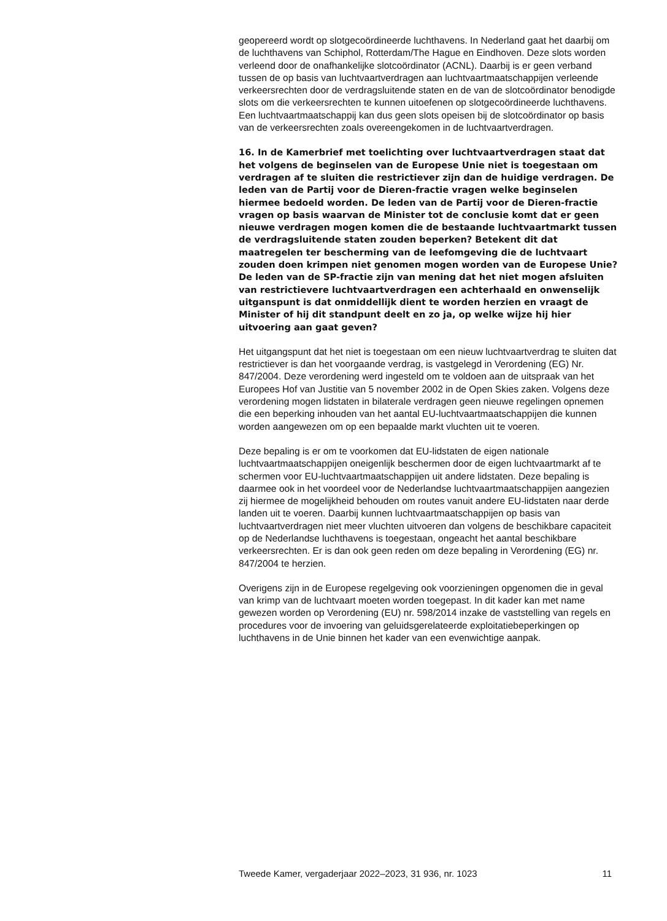geopereerd wordt op slotgecoördineerde luchthavens. In Nederland gaat het daarbij om de luchthavens van Schiphol, Rotterdam/The Hague en Eindhoven. Deze slots worden verleend door de onafhankelijke slotcoördinator (ACNL). Daarbij is er geen verband tussen de op basis van luchtvaartverdragen aan luchtvaartmaatschappijen verleende verkeersrechten door de verdragsluitende staten en de van de slotcoördinator benodigde slots om die verkeersrechten te kunnen uitoefenen op slotgecoördineerde luchthavens. Een luchtvaartmaatschappij kan dus geen slots opeisen bij de slotcoördinator op basis van de verkeersrechten zoals overeengekomen in de luchtvaartverdragen.
16. In de Kamerbrief met toelichting over luchtvaartverdragen staat dat het volgens de beginselen van de Europese Unie niet is toegestaan om verdragen af te sluiten die restrictiever zijn dan de huidige verdragen. De leden van de Partij voor de Dieren-fractie vragen welke beginselen hiermee bedoeld worden. De leden van de Partij voor de Dieren-fractie vragen op basis waarvan de Minister tot de conclusie komt dat er geen nieuwe verdragen mogen komen die de bestaande luchtvaartmarkt tussen de verdragsluitende staten zouden beperken? Betekent dit dat maatregelen ter bescherming van de leefomgeving die de luchtvaart zouden doen krimpen niet genomen mogen worden van de Europese Unie?
De leden van de SP-fractie zijn van mening dat het niet mogen afsluiten van restrictievere luchtvaartverdragen een achterhaald en onwenselijk uitganspunt is dat onmiddellijk dient te worden herzien en vraagt de Minister of hij dit standpunt deelt en zo ja, op welke wijze hij hier uitvoering aan gaat geven?
Het uitgangspunt dat het niet is toegestaan om een nieuw luchtvaartverdrag te sluiten dat restrictiever is dan het voorgaande verdrag, is vastgelegd in Verordening (EG) Nr. 847/2004. Deze verordening werd ingesteld om te voldoen aan de uitspraak van het Europees Hof van Justitie van 5 november 2002 in de Open Skies zaken. Volgens deze verordening mogen lidstaten in bilaterale verdragen geen nieuwe regelingen opnemen die een beperking inhouden van het aantal EU-luchtvaartmaatschappijen die kunnen worden aangewezen om op een bepaalde markt vluchten uit te voeren.
Deze bepaling is er om te voorkomen dat EU-lidstaten de eigen nationale luchtvaartmaatschappijen oneigenlijk beschermen door de eigen luchtvaartmarkt af te schermen voor EU-luchtvaartmaatschappijen uit andere lidstaten. Deze bepaling is daarmee ook in het voordeel voor de Nederlandse luchtvaartmaatschappijen aangezien zij hiermee de mogelijkheid behouden om routes vanuit andere EU-lidstaten naar derde landen uit te voeren. Daarbij kunnen luchtvaartmaatschappijen op basis van luchtvaartverdragen niet meer vluchten uitvoeren dan volgens de beschikbare capaciteit op de Nederlandse luchthavens is toegestaan, ongeacht het aantal beschikbare verkeersrechten. Er is dan ook geen reden om deze bepaling in Verordening (EG) nr. 847/2004 te herzien.
Overigens zijn in de Europese regelgeving ook voorzieningen opgenomen die in geval van krimp van de luchtvaart moeten worden toegepast. In dit kader kan met name gewezen worden op Verordening (EU) nr. 598/2014 inzake de vaststelling van regels en procedures voor de invoering van geluidsgerelateerde exploitatiebeperkingen op luchthavens in de Unie binnen het kader van een evenwichtige aanpak.
Tweede Kamer, vergaderjaar 2022–2023, 31 936, nr. 1023 11